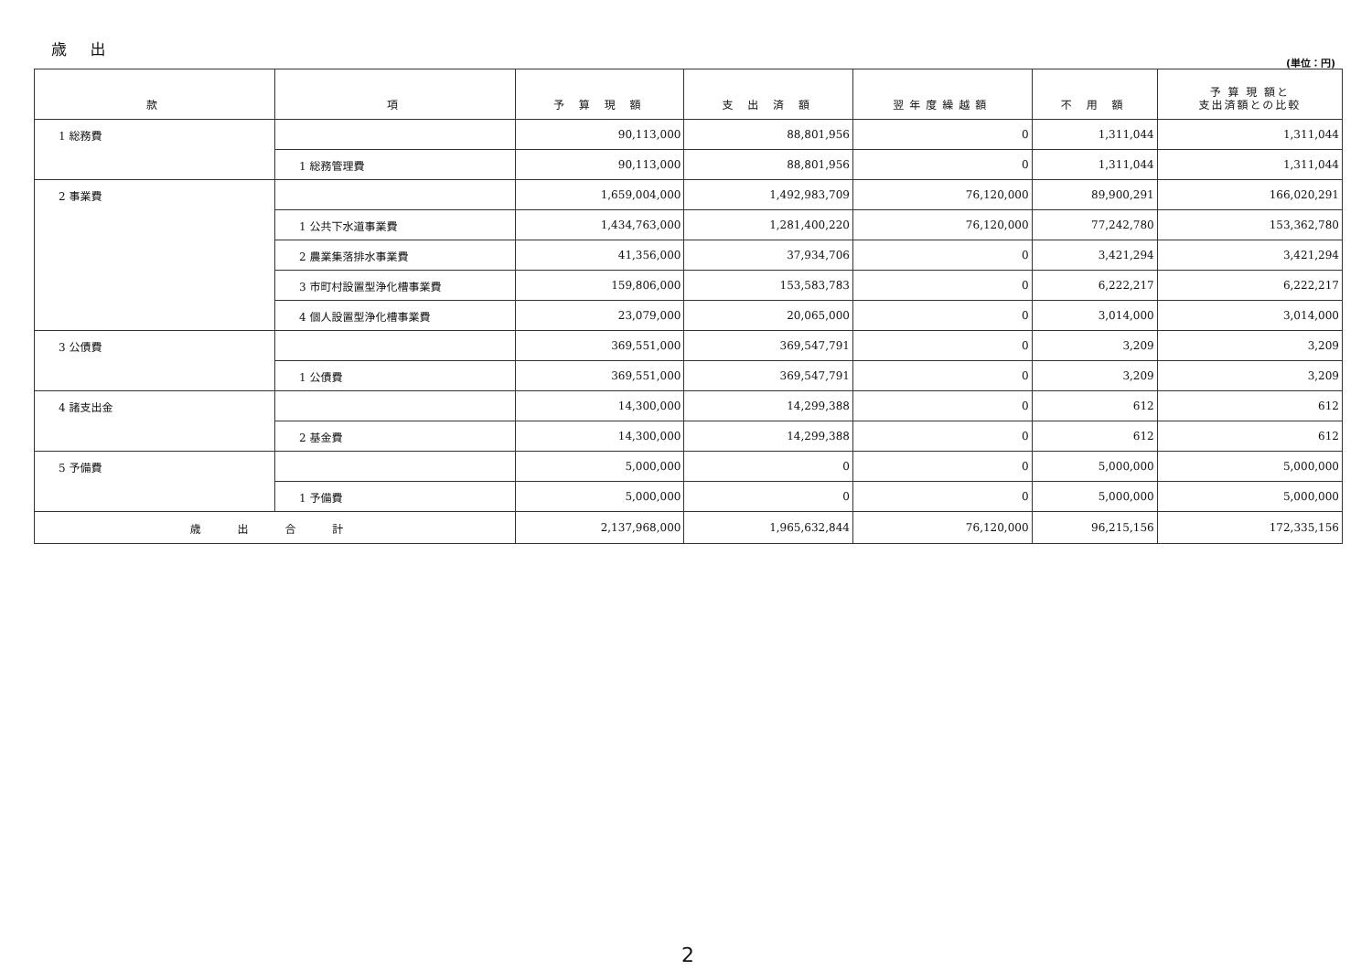歳 出
(単位：円)
| 款 | 項 | 予 算 現 額 | 支 出 済 額 | 翌年度繰越額 | 不 用 額 | 予 算 現 額と 支出済額との比較 |
| --- | --- | --- | --- | --- | --- | --- |
| 1 総務費 | | 90,113,000 | 88,801,956 | 0 | 1,311,044 | 1,311,044 |
| | 1 総務管理費 | 90,113,000 | 88,801,956 | 0 | 1,311,044 | 1,311,044 |
| 2 事業費 | | 1,659,004,000 | 1,492,983,709 | 76,120,000 | 89,900,291 | 166,020,291 |
| | 1 公共下水道事業費 | 1,434,763,000 | 1,281,400,220 | 76,120,000 | 77,242,780 | 153,362,780 |
| | 2 農業集落排水事業費 | 41,356,000 | 37,934,706 | 0 | 3,421,294 | 3,421,294 |
| | 3 市町村設置型浄化槽事業費 | 159,806,000 | 153,583,783 | 0 | 6,222,217 | 6,222,217 |
| | 4 個人設置型浄化槽事業費 | 23,079,000 | 20,065,000 | 0 | 3,014,000 | 3,014,000 |
| 3 公債費 | | 369,551,000 | 369,547,791 | 0 | 3,209 | 3,209 |
| | 1 公債費 | 369,551,000 | 369,547,791 | 0 | 3,209 | 3,209 |
| 4 諸支出金 | | 14,300,000 | 14,299,388 | 0 | 612 | 612 |
| | 2 基金費 | 14,300,000 | 14,299,388 | 0 | 612 | 612 |
| 5 予備費 | | 5,000,000 | 0 | 0 | 5,000,000 | 5,000,000 |
| | 1 予備費 | 5,000,000 | 0 | 0 | 5,000,000 | 5,000,000 |
| 歳 出 合 計 | | 2,137,968,000 | 1,965,632,844 | 76,120,000 | 96,215,156 | 172,335,156 |
2